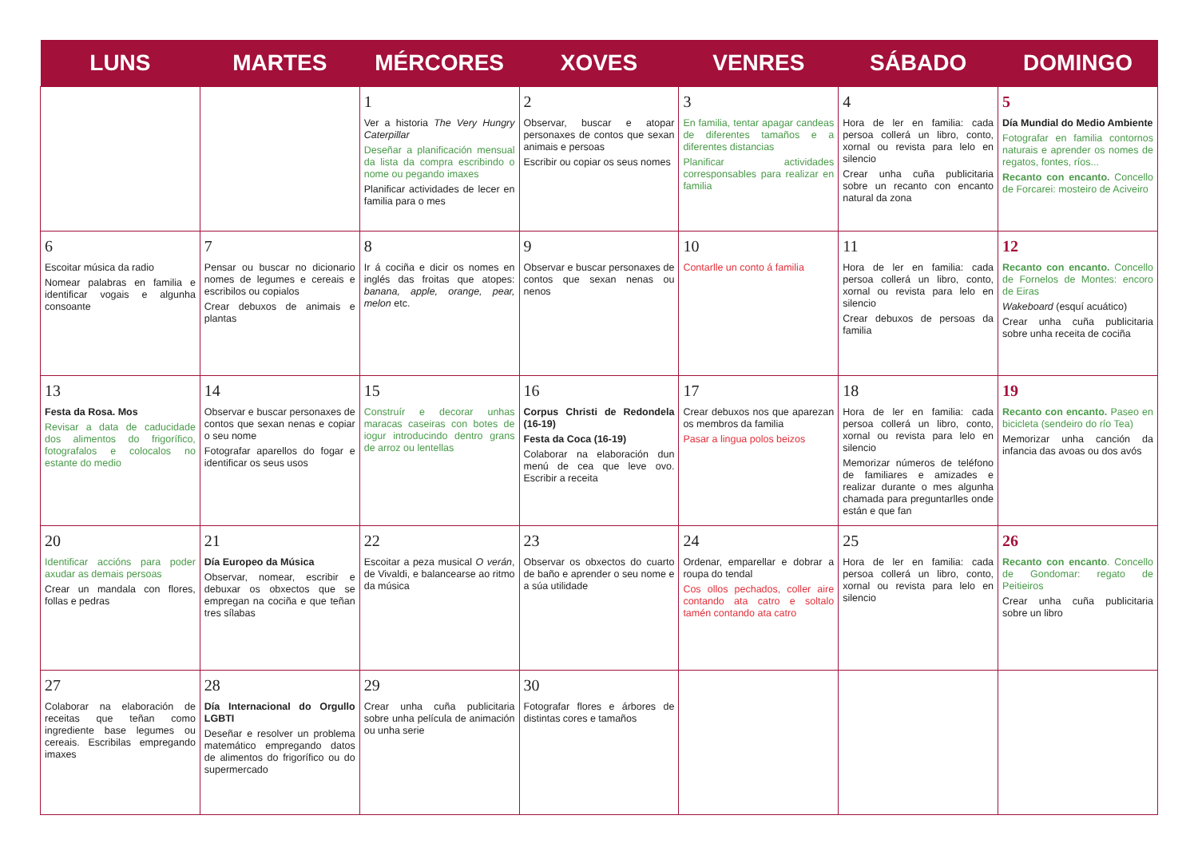| LUNS | MARTES | MÉRCORES | XOVES | VENRES | SÁBADO | DOMINGO |
| --- | --- | --- | --- | --- | --- | --- |
| | | 1 Ver a historia The Very Hungry Caterpillar Deseñar a planificación mensual da lista da compra escribindo o nome ou pegando imaxes Planificar actividades de lecer en familia para o mes | 2 Observar, buscar e atopar personaxes de contos que sexan animais e persoas Escribir ou copiar os seus nomes | 3 En familia, tentar apagar candeas de diferentes tamaños e a diferentes distancias Planificar actividades corresponsables para realizar en familia | 4 Hora de ler en familia: cada persoa collerá un libro, conto, xornal ou revista para lelo en silencio Crear unha cuña publicitaria sobre un recanto con encanto natural da zona | 5 Día Mundial do Medio Ambiente Fotografar en familia contornos naturais e aprender os nomes de regatos, fontes, ríos... Recanto con encanto. Concello de Forcarei: mosteiro de Aciveiro |
| 6 Escoitar música da radio Nomear palabras en familia e identificar vogais e algunha consoante | 7 Pensar ou buscar no dicionario nomes de legumes e cereais e escribilos ou copialos Crear debuxos de animais e plantas | 8 Ir á cociña e dicir os nomes en inglés das froitas que atopes: banana, apple, orange, pear, melon etc. | 9 Observar e buscar personaxes de contos que sexan nenas ou nenos | 10 Contarlle un conto á familia | 11 Hora de ler en familia: cada persoa collerá un libro, conto, xornal ou revista para lelo en silencio Crear debuxos de persoas da familia | 12 Recanto con encanto. Concello de Fornelos de Montes: encoro de Eiras Wakeboard (esquí acuático) Crear unha cuña publicitaria sobre unha receita de cociña |
| 13 Festa da Rosa. Mos Revisar a data de caducidade dos alimentos do frigorífico, fotografalos e colocalos no estante do medio | 14 Observar e buscar personaxes de contos que sexan nenas e copiar o seu nome Fotografar aparellos do fogar e identificar os seus usos | 15 Construír e decorar unhas maracas caseiras con botes de iogur introducindo dentro grans de arroz ou lentellas | 16 Corpus Christi de Redondela (16-19) Festa da Coca (16-19) Colaborar na elaboración dun menú de cea que leve ovo. Escribir a receita | 17 Crear debuxos nos que aparezan os membros da familia Pasar a lingua polos beizos | 18 Hora de ler en familia: cada persoa collerá un libro, conto, xornal ou revista para lelo en silencio Memorizar números de teléfono de familiares e amizades e realizar durante o mes algunha chamada para preguntarlles onde están e que fan | 19 Recanto con encanto. Paseo en bicicleta (sendeiro do río Tea) Memorizar unha canción da infancia das avoas ou dos avós |
| 20 Identificar accións para poder axudar as demais persoas Crear un mandala con flores, follas e pedras | 21 Día Europeo da Música Observar, nomear, escribir e debuxar os obxectos que se empregan na cociña e que teñan tres sílabas | 22 Escoitar a peza musical O verán , de Vivaldi, e balancearse ao ritmo da música | 23 Observar os obxectos do cuarto de baño e aprender o seu nome e a súa utilidade | 24 Ordenar, emparellar e dobrar a roupa do tendal Cos ollos pechados, coller aire contando ata catro e soltalo tamén contando ata catro | 25 Hora de ler en familia: cada persoa collerá un libro, conto, xornal ou revista para lelo en silencio | 26 Recanto con encanto . Concello de Gondomar: regato de Peitieiros Crear unha cuña publicitaria sobre un libro |
| 27 Colaborar na elaboración de receitas que teñan como ingrediente base legumes ou cereais. Escribilas empregando imaxes | 28 Día Internacional do Orgullo LGBTI Deseñar e resolver un problema matemático empregando datos de alimentos do frigorífico ou do supermercado | 29 Crear unha cuña publicitaria sobre unha película de animación ou unha serie | 30 Fotografar flores e árbores de distintas cores e tamaños | | | |